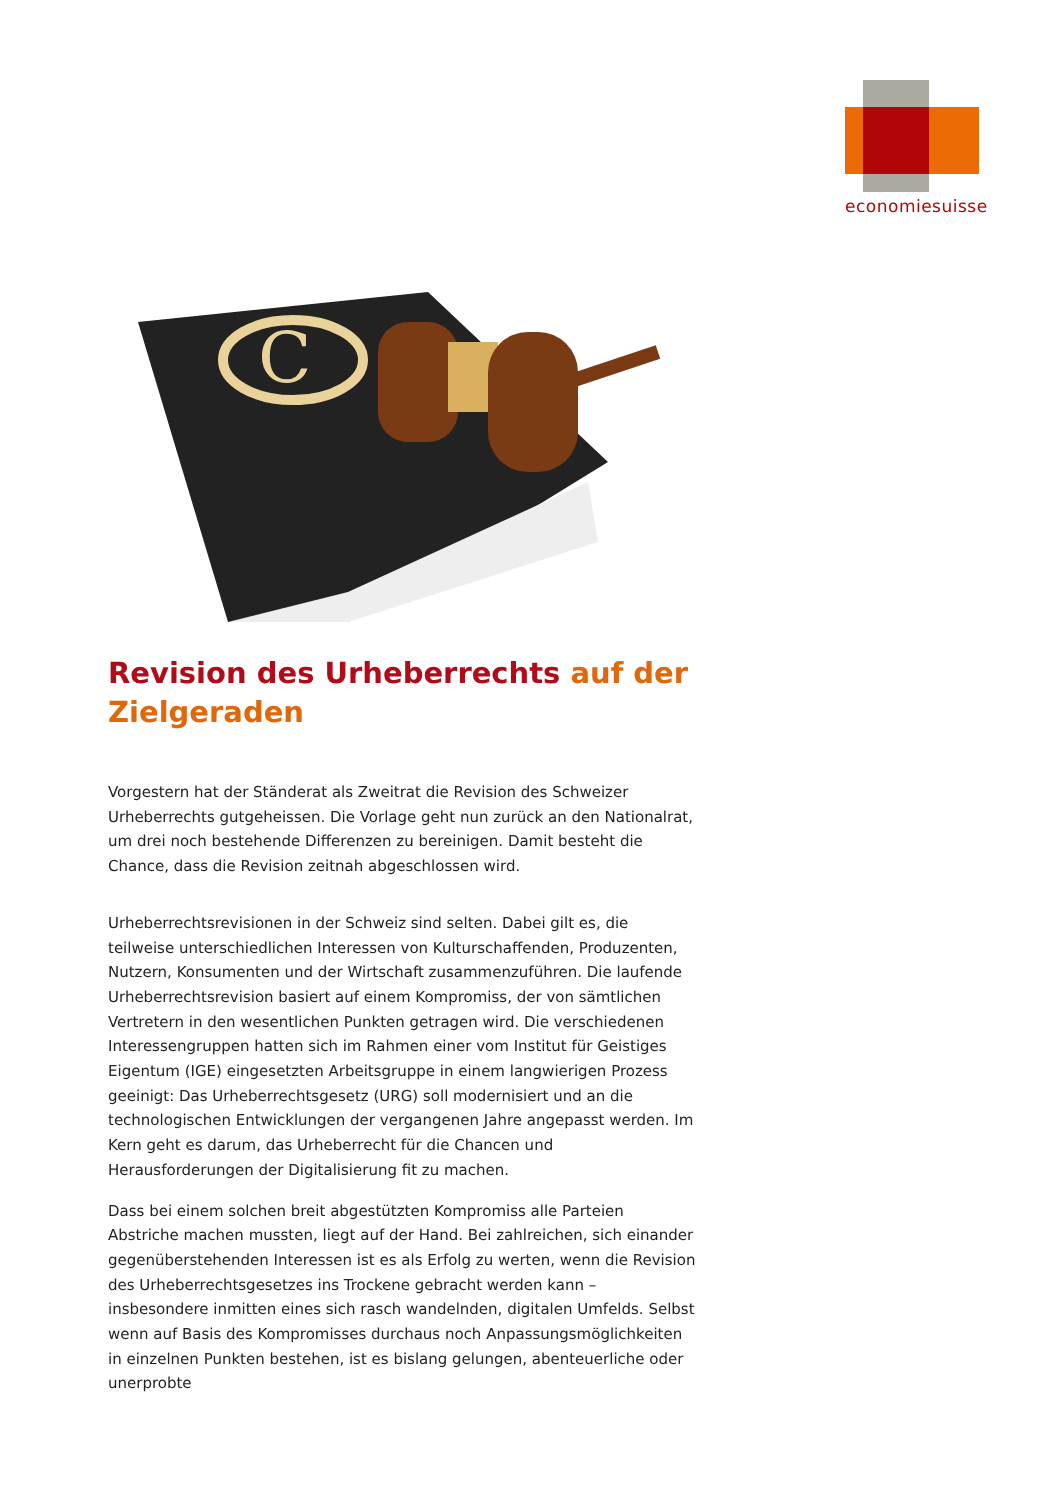economiesuisse
C
Revision des Urheberrechts auf der Zielgeraden
Vorgestern hat der Ständerat als Zweitrat die Revision des Schweizer Urheberrechts gutgeheissen. Die Vorlage geht nun zurück an den Nationalrat, um drei noch bestehende Differenzen zu bereinigen. Damit besteht die Chance, dass die Revision zeitnah abgeschlossen wird.
Urheberrechtsrevisionen in der Schweiz sind selten. Dabei gilt es, die teilweise unterschiedlichen Interessen von Kulturschaffenden, Produzenten, Nutzern, Konsumenten und der Wirtschaft zusammenzuführen. Die laufende Urheberrechtsrevision basiert auf einem Kompromiss, der von sämtlichen Vertretern in den wesentlichen Punkten getragen wird. Die verschiedenen Interessengruppen hatten sich im Rahmen einer vom Institut für Geistiges Eigentum (IGE) eingesetzten Arbeitsgruppe in einem langwierigen Prozess geeinigt: Das Urheberrechtsgesetz (URG) soll modernisiert und an die technologischen Entwicklungen der vergangenen Jahre angepasst werden. Im Kern geht es darum, das Urheberrecht für die Chancen und Herausforderungen der Digitalisierung fit zu machen.
Dass bei einem solchen breit abgestützten Kompromiss alle Parteien Abstriche machen mussten, liegt auf der Hand. Bei zahlreichen, sich einander gegenüberstehenden Interessen ist es als Erfolg zu werten, wenn die Revision des Urheberrechtsgesetzes ins Trockene gebracht werden kann – insbesondere inmitten eines sich rasch wandelnden, digitalen Umfelds. Selbst wenn auf Basis des Kompromisses durchaus noch Anpassungsmöglichkeiten in einzelnen Punkten bestehen, ist es bislang gelungen, abenteuerliche oder unerprobte